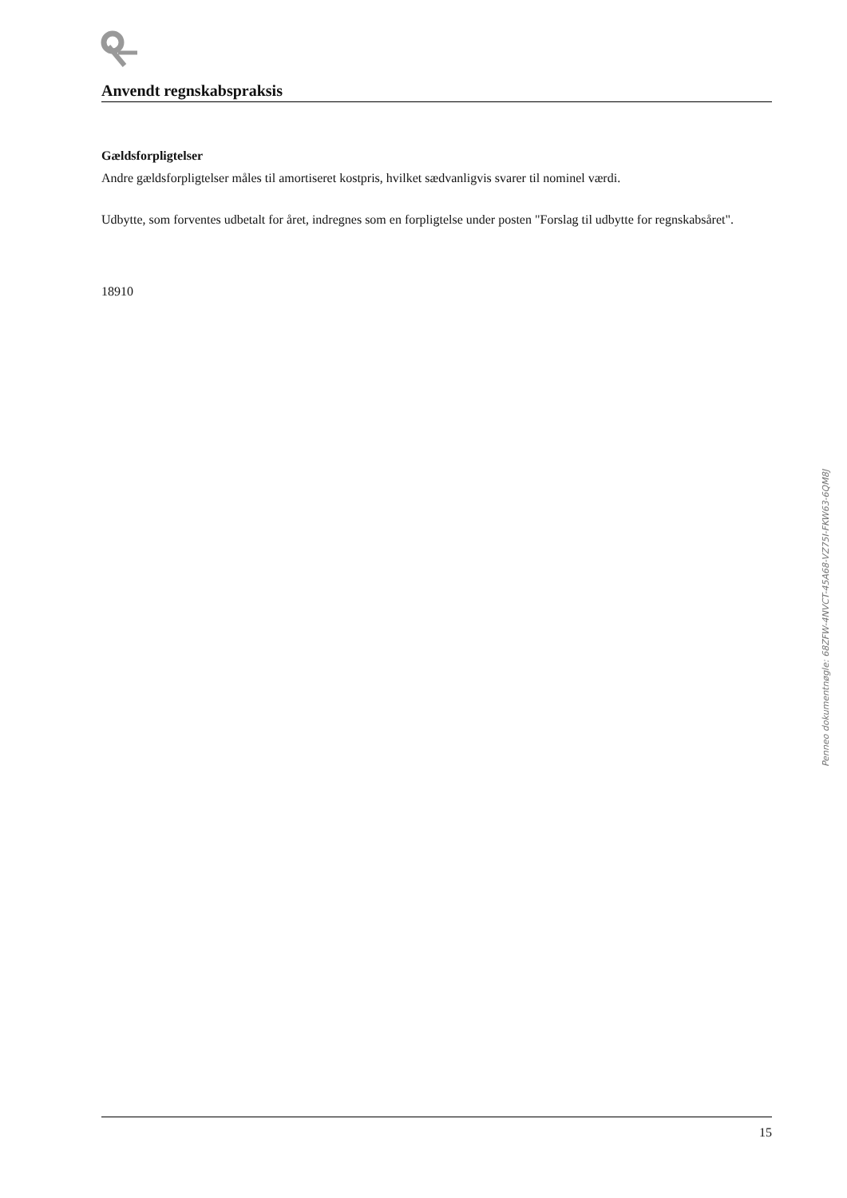Anvendt regnskabspraksis
Gældsforpligtelser
Andre gældsforpligtelser måles til amortiseret kostpris, hvilket sædvanligvis svarer til nominel værdi.
Udbytte, som forventes udbetalt for året, indregnes som en forpligtelse under posten "Forslag til udbytte for regnskabsåret".
18910
Penneo dokumentnøgle: 68ZFW-4NVCT-45A68-VZ75I-FKW63-6QM8J
15